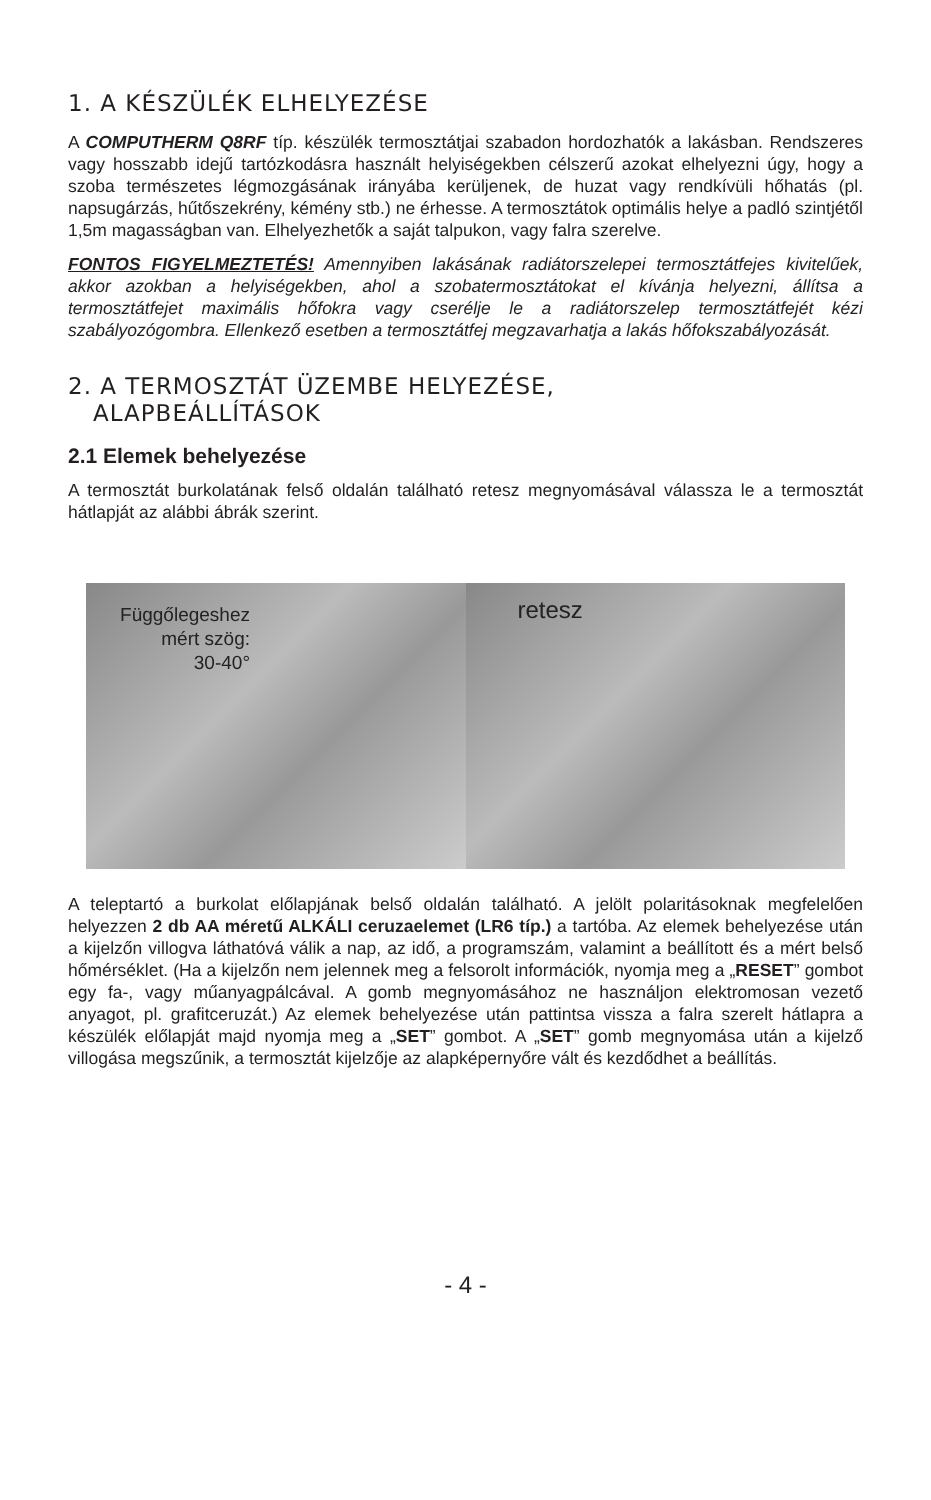1. A KÉSZÜLÉK ELHELYEZÉSE
A COMPUTHERM Q8RF típ. készülék termosztátjai szabadon hordozhatók a lakásban. Rendszeres vagy hosszabb idejű tartózkodásra használt helyiségekben célszerű azokat elhelyezni úgy, hogy a szoba természetes légmozgásának irányába kerüljenek, de huzat vagy rendkívüli hőhatás (pl. napsugárzás, hűtőszekrény, kémény stb.) ne érhesse. A termosztátok optimális helye a padló szintjétől 1,5m magasságban van. Elhelyezhetők a saját talpukon, vagy falra szerelve.
FONTOS FIGYELMEZTETÉS! Amennyiben lakásának radiátorszelepei termosztátfejes kivitelűek, akkor azokban a helyiségekben, ahol a szobatermosztátokat el kívánja helyezni, állítsa a termosztátfejet maximális hőfokra vagy cserélje le a radiátorszelep termosztátfejét kézi szabályozógombra. Ellenkező esetben a termosztátfej megzavarhatja a lakás hőfokszabályozását.
2. A TERMOSZTÁT ÜZEMBE HELYEZÉSE,
ALAPBEÁLLÍTÁSOK
2.1 Elemek behelyezése
A termosztát burkolatának felső oldalán található retesz megnyomásával válassza le a termosztát hátlapját az alábbi ábrák szerint.
Függőlegeshez
mért szög:
30-40°
retesz
A teleptartó a burkolat előlapjának belső oldalán található. A jelölt polaritásoknak megfelelően helyezzen 2 db AA méretű ALKÁLI ceruzaelemet (LR6 típ.) a tartóba. Az elemek behelyezése után a kijelzőn villogva láthatóvá válik a nap, az idő, a programszám, valamint a beállított és a mért belső hőmérséklet. (Ha a kijelzőn nem jelennek meg a felsorolt információk, nyomja meg a „RESET” gombot egy fa-, vagy műanyagpálcával. A gomb megnyomásához ne használjon elektromosan vezető anyagot, pl. grafitceruzát.) Az elemek behelyezése után pattintsa vissza a falra szerelt hátlapra a készülék előlapját majd nyomja meg a „SET” gombot. A „SET” gomb megnyomása után a kijelző villogása megszűnik, a termosztát kijelzője az alapképernyőre vált és kezdődhet a beállítás.
- 4 -